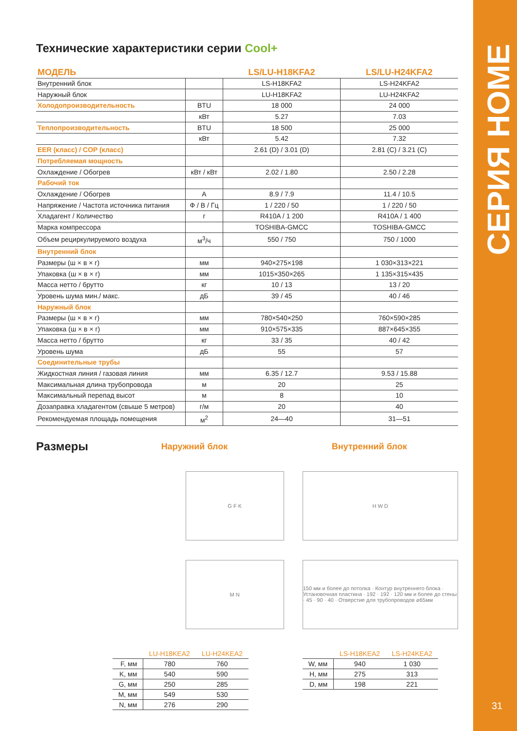СЕРИЯ HOME
31
Технические характеристики серии Cool+
| МОДЕЛЬ | | LS/LU-H18KFA2 | LS/LU-H24KFA2 |
| --- | --- | --- | --- |
| Внутренний блок | | LS-H18KFA2 | LS-H24KFA2 |
| Наружный блок | | LU-H18KFA2 | LU-H24KFA2 |
| Холодопроизводительность | BTU | 18 000 | 24 000 |
| | кВт | 5.27 | 7.03 |
| Теплопроизводительность | BTU | 18 500 | 25 000 |
| | кВт | 5.42 | 7.32 |
| EER (класс) / COP (класс) | | 2.61 (D) / 3.01 (D) | 2.81 (C) / 3.21 (C) |
| Потребляемая мощность | | | |
| Охлаждение / Обогрев | кВт / кВт | 2.02 / 1.80 | 2.50 / 2.28 |
| Рабочий ток | | | |
| Охлаждение / Обогрев | А | 8.9 / 7.9 | 11.4 / 10.5 |
| Напряжение / Частота источника питания | Ф / В / Гц | 1 / 220 / 50 | 1 / 220 / 50 |
| Хладагент / Количество | г | R410A / 1 200 | R410A / 1 400 |
| Марка компрессора | | TOSHIBA-GMCC | TOSHIBA-GMCC |
| Объем рециркулируемого воздуха | м<sup>3</sup>/ч | 550 / 750 | 750 / 1000 |
| Внутренний блок | | | |
| Размеры (ш × в × г) | мм | 940×275×198 | 1 030×313×221 |
| Упаковка (ш × в × г) | мм | 1015×350×265 | 1 135×315×435 |
| Масса нетто / брутто | кг | 10 / 13 | 13 / 20 |
| Уровень шума мин./ макс. | дБ | 39 / 45 | 40 / 46 |
| Наружный блок | | | |
| Размеры (ш × в × г) | мм | 780×540×250 | 760×590×285 |
| Упаковка (ш × в × г) | мм | 910×575×335 | 887×645×355 |
| Масса нетто / брутто | кг | 33 / 35 | 40 / 42 |
| Уровень шума | дБ | 55 | 57 |
| Соединительные трубы | | | |
| Жидкостная линия / газовая линия | мм | 6.35 / 12.7 | 9.53 / 15.88 |
| Максимальная длина трубопровода | м | 20 | 25 |
| Максимальный перепад высот | м | 8 | 10 |
| Дозаправка хладагентом (свыше 5 метров) | г/м | 20 | 40 |
| Рекомендуемая площадь помещения | м<sup>2</sup> | 24—40 | 31—51 |
Размеры
Наружний блок
G F K
M N
| | LU-H18KEA2 | LU-H24KEA2 |
| --- | --- | --- |
| F, мм | 780 | 760 |
| K, мм | 540 | 590 |
| G, мм | 250 | 285 |
| M, мм | 549 | 530 |
| N, мм | 276 | 290 |
Внутренний блок
H W D
150 мм и более до потолка · Контур внутреннего блока · Установочная пластина · 192 · 192 · 120 мм и более до стены · 45 · 90 · 40 · Отверстие для трубопроводов ⌀65мм
| | LS-H18KEA2 | LS-H24KEA2 |
| --- | --- | --- |
| W, мм | 940 | 1 030 |
| H, мм | 275 | 313 |
| D, мм | 198 | 221 |